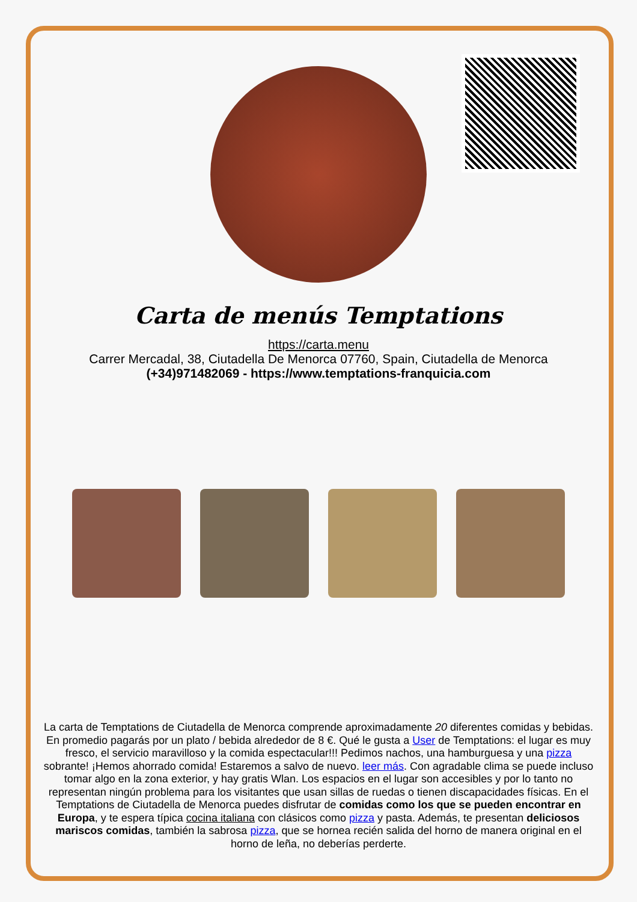Carta de menús Temptations
https://carta.menu
Carrer Mercadal, 38, Ciutadella De Menorca 07760, Spain, Ciutadella de Menorca
(+34)971482069 - https://www.temptations-franquicia.com
La carta de Temptations de Ciutadella de Menorca comprende aproximadamente 20 diferentes comidas y bebidas. En promedio pagarás por un plato / bebida alrededor de 8 €. Qué le gusta a User de Temptations: el lugar es muy fresco, el servicio maravilloso y la comida espectacular!!! Pedimos nachos, una hamburguesa y una pizza sobrante! ¡Hemos ahorrado comida! Estaremos a salvo de nuevo. leer más. Con agradable clima se puede incluso tomar algo en la zona exterior, y hay gratis Wlan. Los espacios en el lugar son accesibles y por lo tanto no representan ningún problema para los visitantes que usan sillas de ruedas o tienen discapacidades físicas. En el Temptations de Ciutadella de Menorca puedes disfrutar de comidas como los que se pueden encontrar en Europa, y te espera típica cocina italiana con clásicos como pizza y pasta. Además, te presentan deliciosos mariscos comidas, también la sabrosa pizza, que se hornea recién salida del horno de manera original en el horno de leña, no deberías perderte.